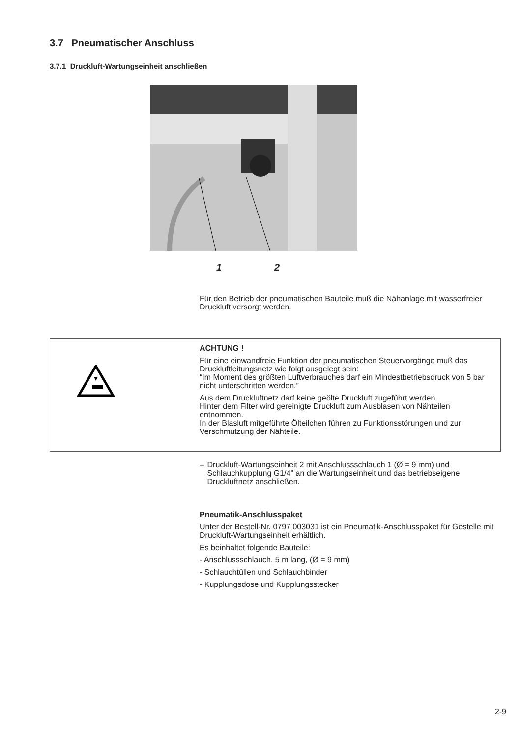3.7 Pneumatischer Anschluss
3.7.1 Druckluft-Wartungseinheit anschließen
1 2
Für den Betrieb der pneumatischen Bauteile muß die Nähanlage mit wasserfreier Druckluft versorgt werden.
ACHTUNG !
Für eine einwandfreie Funktion der pneumatischen Steuervorgänge muß das Druckluftleitungsnetz wie folgt ausgelegt sein:
“Im Moment des größten Luftverbrauches darf ein Mindestbetriebsdruck von 5 bar nicht unterschritten werden.”
Aus dem Druckluftnetz darf keine geölte Druckluft zugeführt werden.
Hinter dem Filter wird gereinigte Druckluft zum Ausblasen von Nähteilen entnommen.
In der Blasluft mitgeführte Ölteilchen führen zu Funktionsstörungen und zur Verschmutzung der Nähteile.
– Druckluft-Wartungseinheit 2 mit Anschlussschlauch 1 (Ø = 9 mm) und Schlauchkupplung G1/4" an die Wartungseinheit und das betriebseigene Druckluftnetz anschließen.
Pneumatik-Anschlusspaket
Unter der Bestell-Nr. 0797 003031 ist ein Pneumatik-Anschlusspaket für Gestelle mit Druckluft-Wartungseinheit erhältlich.
Es beinhaltet folgende Bauteile:
- Anschlussschlauch, 5 m lang, (Ø = 9 mm)
- Schlauchtüllen und Schlauchbinder
- Kupplungsdose und Kupplungsstecker
2-9